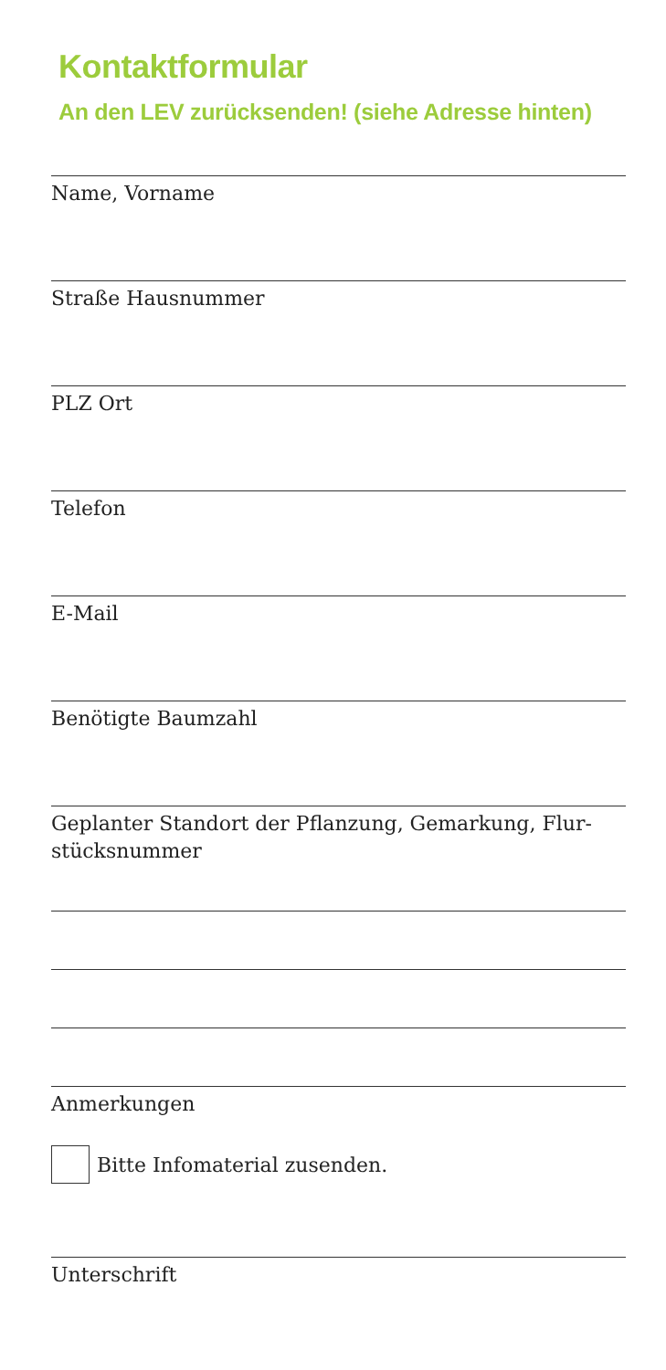Kontaktformular
An den LEV zurücksenden! (siehe Adresse hinten)
Name, Vorname
Straße Hausnummer
PLZ Ort
Telefon
E-Mail
Benötigte Baumzahl
Geplanter Standort der Pflanzung, Gemarkung, Flur-
stücksnummer
Anmerkungen
Bitte Infomaterial zusenden.
Unterschrift